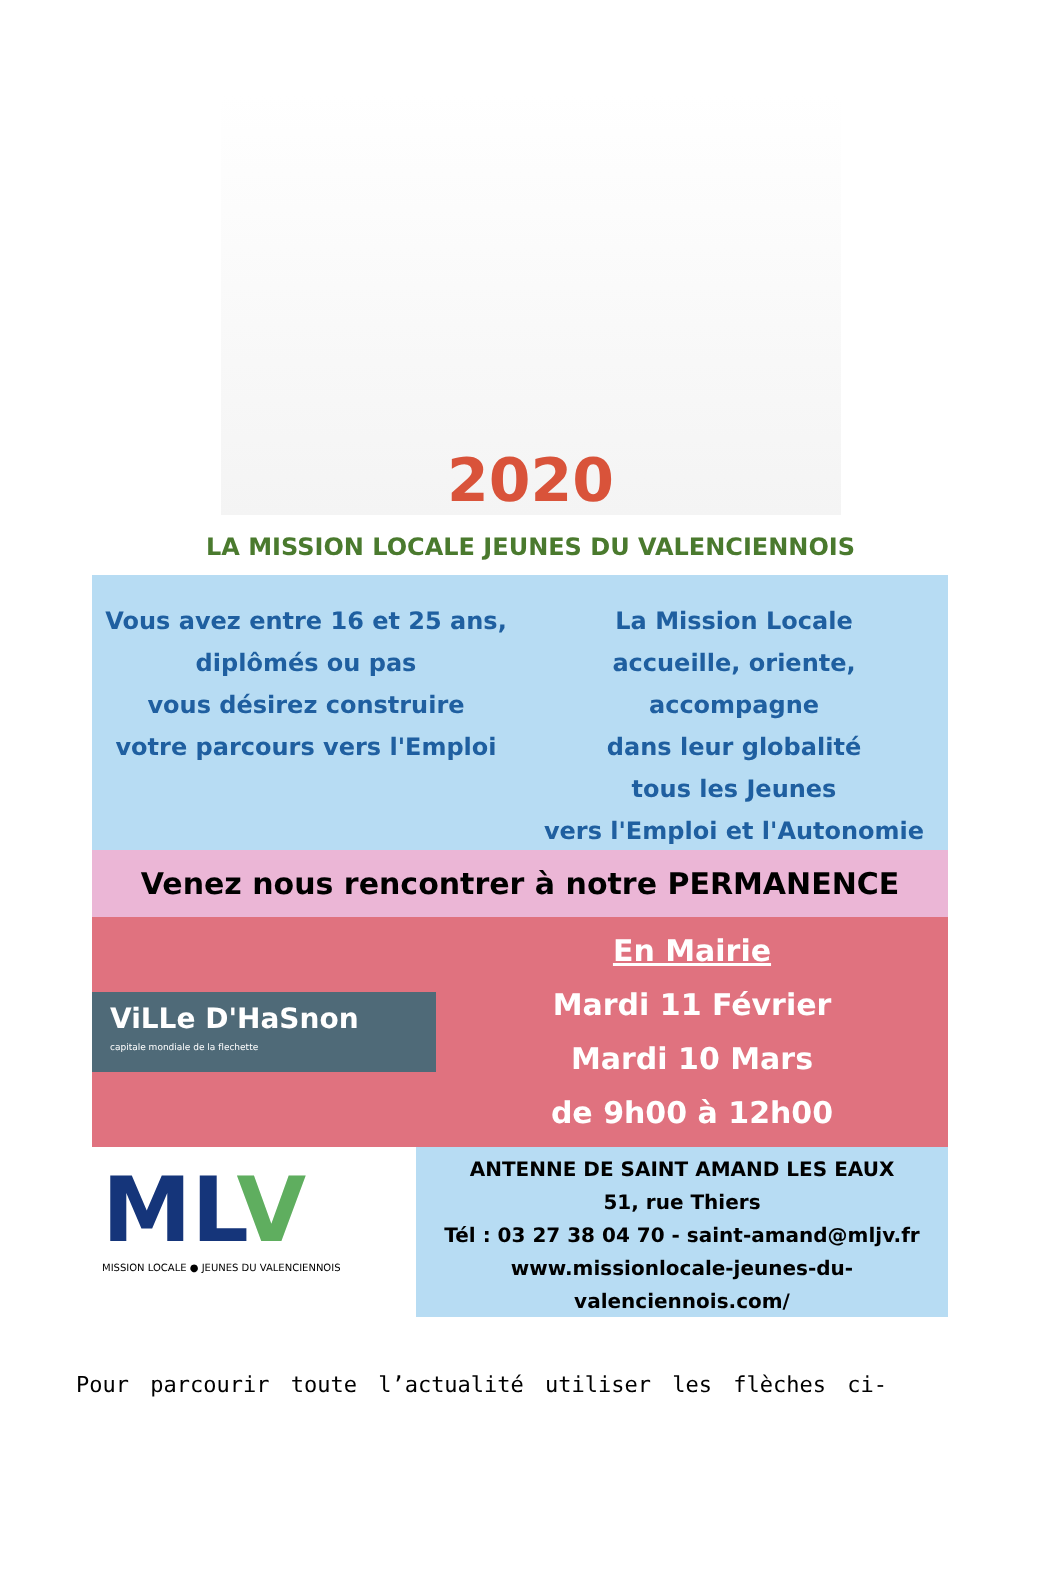2020
LA MISSION LOCALE JEUNES DU VALENCIENNOIS
Vous avez entre 16 et 25 ans,
diplômés ou pas
vous désirez construire
votre parcours vers l'Emploi
La Mission Locale
accueille, oriente, accompagne
dans leur globalité
tous les Jeunes
vers l'Emploi et l'Autonomie
Venez nous rencontrer à notre PERMANENCE
ViLLe D'HaSnon
capitale mondiale de la flechette
En Mairie
Mardi 11 Février
Mardi 10 Mars
de 9h00 à 12h00
MLV
MISSION LOCALE ● JEUNES DU VALENCIENNOIS
ANTENNE DE SAINT AMAND LES EAUX
51, rue Thiers
Tél : 03 27 38 04 70 - saint-amand@mljv.fr
www.missionlocale-jeunes-du-
valenciennois.com/
Pour parcourir toute l’actualité utiliser les flèches ci-